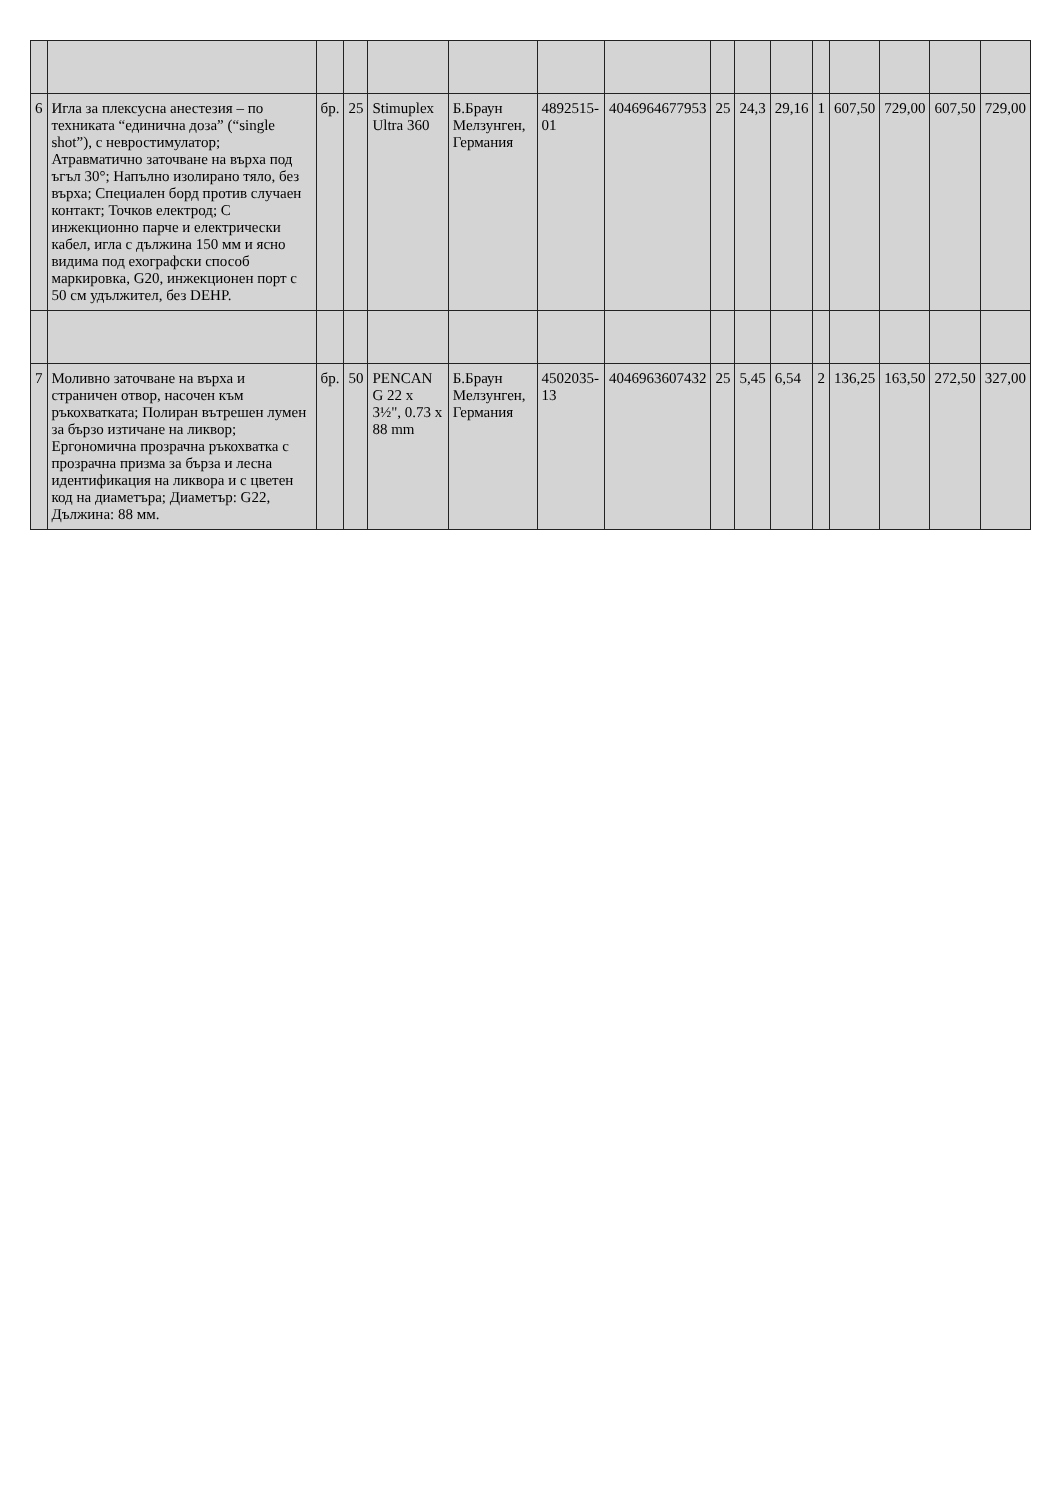| 6 | Игла за плексусна анестезия – по техниката “единична доза” (“single shot”), с невростимулатор; Атравматично заточване на върха под ъгъл 30°; Напълно изолирано тяло, без върха; Специален борд против случаен контакт; Точков електрод; С инжекционно парче и електрически кабел, игла с дължина 150 мм и ясно видима под ехографски способ маркировка, G20, инжекционен порт с 50 см удължител, без DEHP. | бр. | 25 | Stimuplex Ultra 360 | Б.Браун Мелзунген, Германия | 4892515-01 | 4046964677953 | 25 | 24,3 | 29,16 | 1 | 607,50 | 729,00 | 607,50 | 729,00 |
| 7 | Моливно заточване на върха и страничен отвор, насочен към ръкохватката; Полиран вътрешен лумен за бързо изтичане на ликвор; Ергономична прозрачна ръкохватка с прозрачна призма за бърза и лесна идентификация на ликвора и с цветен код на диаметъра; Диаметър: G22, Дължина: 88 мм. | бр. | 50 | PENCAN G 22 x 3½", 0.73 x 88 mm | Б.Браун Мелзунген, Германия | 4502035-13 | 4046963607432 | 25 | 5,45 | 6,54 | 2 | 136,25 | 163,50 | 272,50 | 327,00 |